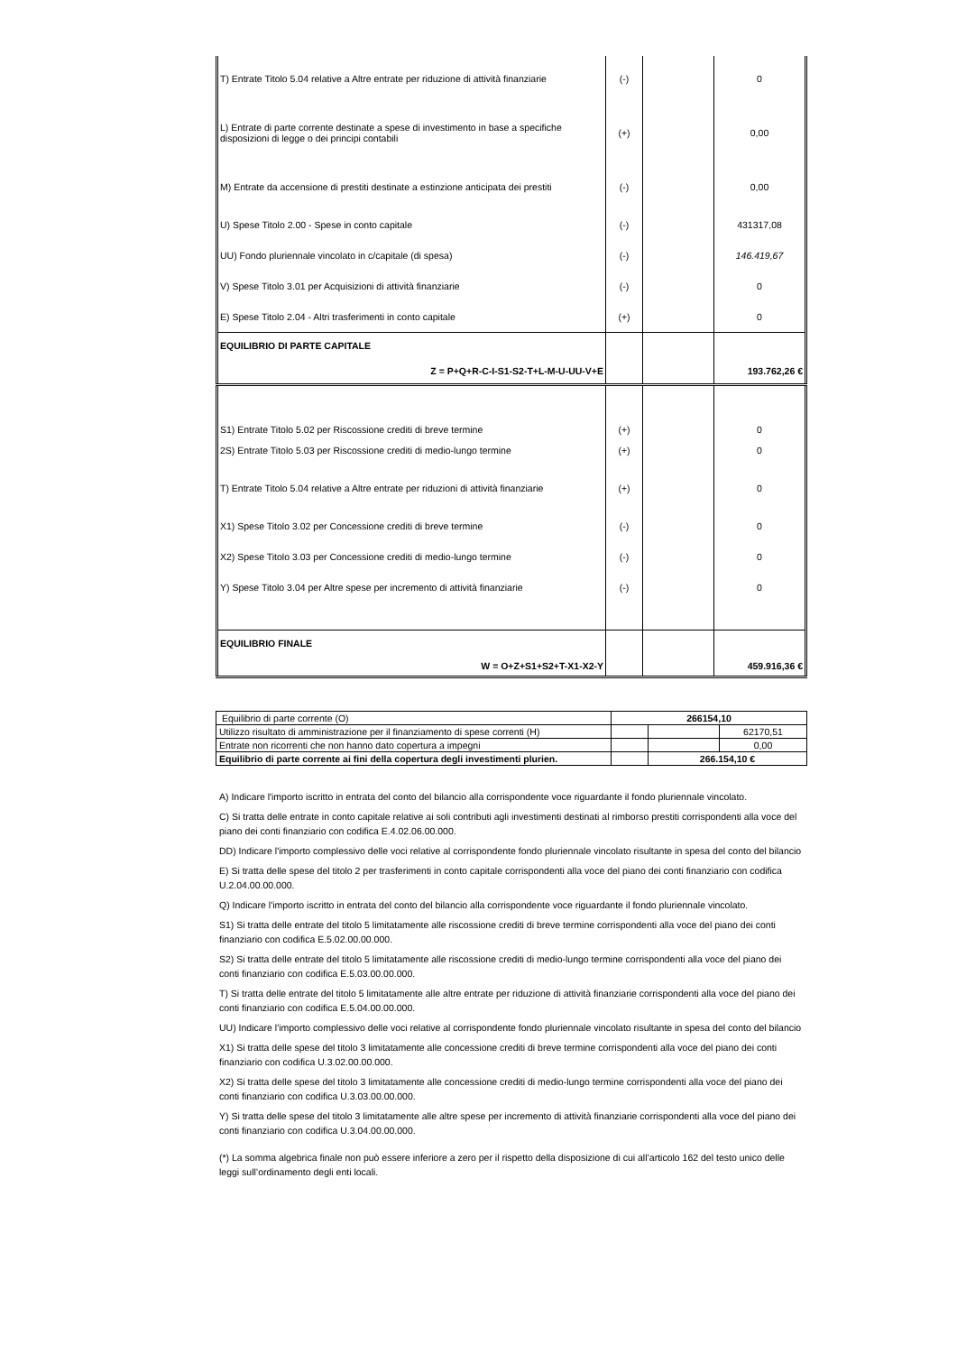| T) Entrate Titolo 5.04 relative a Altre entrate per riduzione di attività finanziarie | (-) | | 0 |
| L) Entrate di parte corrente destinate a spese di investimento in base a specifiche disposizioni di legge o dei principi contabili | (+) | | 0,00 |
| M) Entrate da accensione di prestiti destinate a estinzione anticipata dei prestiti | (-) | | 0,00 |
| U) Spese Titolo 2.00 - Spese in conto capitale | (-) | | 431317,08 |
| UU) Fondo pluriennale vincolato in c/capitale (di spesa) | (-) | | 146.419,67 |
| V) Spese Titolo 3.01 per Acquisizioni di attività finanziarie | (-) | | 0 |
| E) Spese Titolo 2.04 - Altri trasferimenti in conto capitale | (+) | | 0 |
| EQUILIBRIO DI PARTE CAPITALE | | | |
| Z = P+Q+R-C-I-S1-S2-T+L-M-U-UU-V+E | | | 193.762,26 € |
| S1) Entrate Titolo 5.02 per Riscossione crediti di breve termine | (+) | | 0 |
| 2S) Entrate Titolo 5.03 per Riscossione crediti di medio-lungo termine | (+) | | 0 |
| T) Entrate Titolo 5.04 relative a Altre entrate per riduzioni di attività finanziarie | (+) | | 0 |
| X1) Spese Titolo 3.02 per Concessione crediti di breve termine | (-) | | 0 |
| X2) Spese Titolo 3.03 per Concessione crediti di medio-lungo termine | (-) | | 0 |
| Y) Spese Titolo 3.04 per Altre spese per incremento di attività finanziarie | (-) | | 0 |
| EQUILIBRIO FINALE | | | |
| W = O+Z+S1+S2+T-X1-X2-Y | | | 459.916,36 € |
| Equilibrio di parte corrente (O) | 266154,10 | | |
| Utilizzo risultato di amministrazione per il finanziamento di spese correnti (H) | | | 62170,51 |
| Entrate non ricorrenti che non hanno dato copertura a impegni | | | 0,00 |
| Equilibrio di parte corrente ai fini della copertura degli investimenti plurien. | | 266.154,10 € | |
A) Indicare l'importo iscritto in entrata del conto del bilancio alla corrispondente voce riguardante il fondo pluriennale vincolato.
C) Si tratta delle entrate in conto capitale relative ai soli contributi agli investimenti destinati al rimborso prestiti corrispondenti alla voce del piano dei conti finanziario con codifica E.4.02.06.00.000.
DD) Indicare l'importo complessivo delle voci relative al corrispondente fondo pluriennale vincolato risultante in spesa del conto del bilancio
E) Si tratta delle spese del titolo 2 per trasferimenti in conto capitale corrispondenti alla voce del piano dei conti finanziario con codifica U.2.04.00.00.000.
Q) Indicare l'importo iscritto in entrata del conto del bilancio alla corrispondente voce riguardante il fondo pluriennale vincolato.
S1) Si tratta delle entrate del titolo 5 limitatamente alle riscossione crediti di breve termine corrispondenti alla voce del piano dei conti finanziario con codifica E.5.02.00.00.000.
S2) Si tratta delle entrate del titolo 5 limitatamente alle riscossione crediti di medio-lungo termine corrispondenti alla voce del piano dei conti finanziario con codifica E.5.03.00.00.000.
T) Si tratta delle entrate del titolo 5 limitatamente alle altre entrate per riduzione di attività finanziarie corrispondenti alla voce del piano dei conti finanziario con codifica E.5.04.00.00.000.
UU) Indicare l'importo complessivo delle voci relative al corrispondente fondo pluriennale vincolato risultante in spesa del conto del bilancio
X1) Si tratta delle spese del titolo 3 limitatamente alle concessione crediti di breve termine corrispondenti alla voce del piano dei conti finanziario con codifica U.3.02.00.00.000.
X2) Si tratta delle spese del titolo 3 limitatamente alle concessione crediti di medio-lungo termine corrispondenti alla voce del piano dei conti finanziario con codifica U.3.03.00.00.000.
Y) Si tratta delle spese del titolo 3 limitatamente alle altre spese per incremento di attività finanziarie corrispondenti alla voce del piano dei conti finanziario con codifica U.3.04.00.00.000.
(*) La somma algebrica finale non può essere inferiore a zero per il rispetto della disposizione di cui all’articolo 162 del testo unico delle leggi sull’ordinamento degli enti locali.